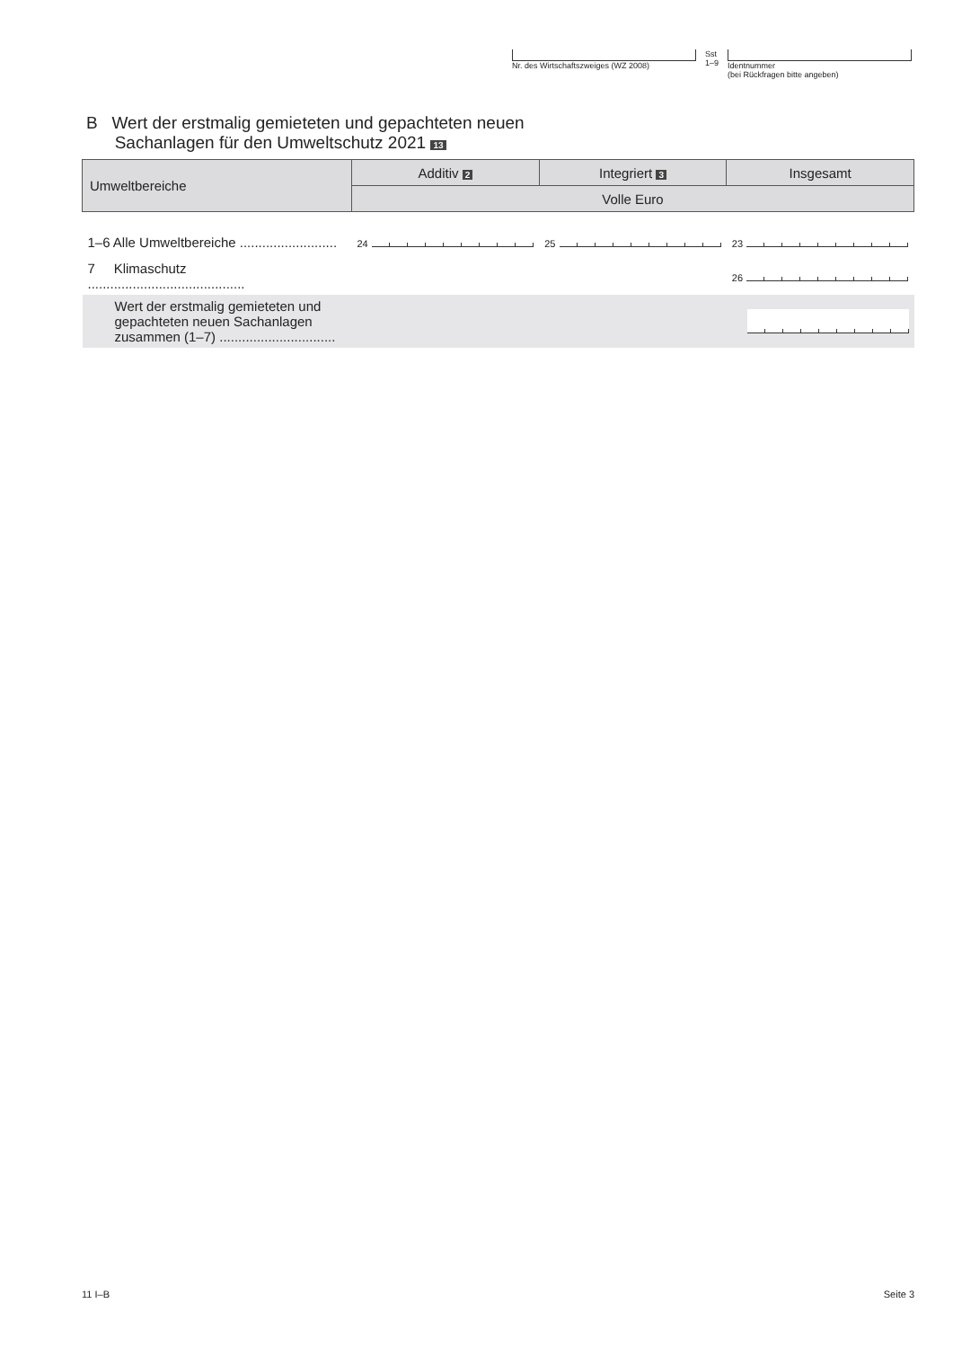Nr. des Wirtschaftszweiges (WZ 2008) Sst
1–9
Identnummer
(bei Rückfragen bitte angeben)
B Wert der erstmalig gemieteten und gepachteten neuen
Sachanlagen für den Umweltschutz 2021 13
| Umweltbereiche | Additiv 2 | Integriert 3 | Insgesamt |
| --- | --- | --- | --- |
| | Volle Euro | | |
| 1–6 Alle Umweltbereiche .......................... | 24 | 25 | 23 |
| 7 Klimaschutz .......................................... | | | 26 |
| Wert der erstmalig gemieteten und gepachteten neuen Sachanlagen zusammen (1–7) ............................... | | | |
11 I–B Seite 3